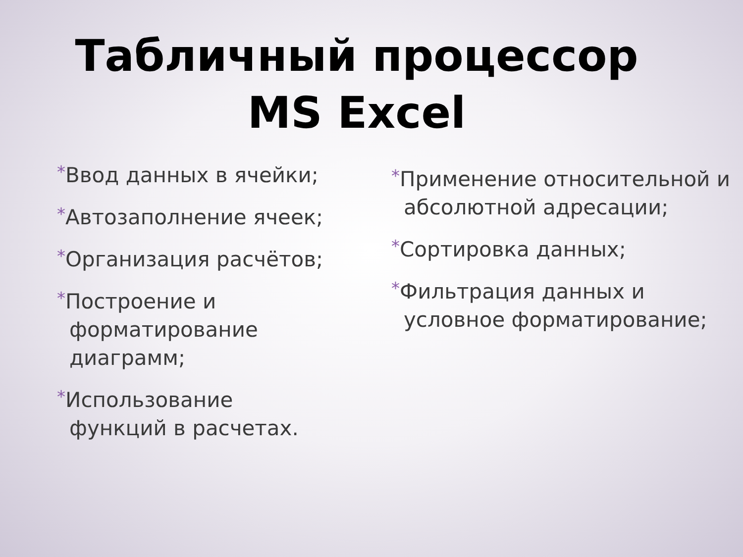Табличный процессор
MS Excel
*Ввод данных в ячейки;
*Автозаполнение ячеек;
*Организация расчётов;
*Построение и форматирование диаграмм;
*Использование функций в расчетах.
*Применение относительной и абсолютной адресации;
*Сортировка данных;
*Фильтрация данных и условное форматирование;